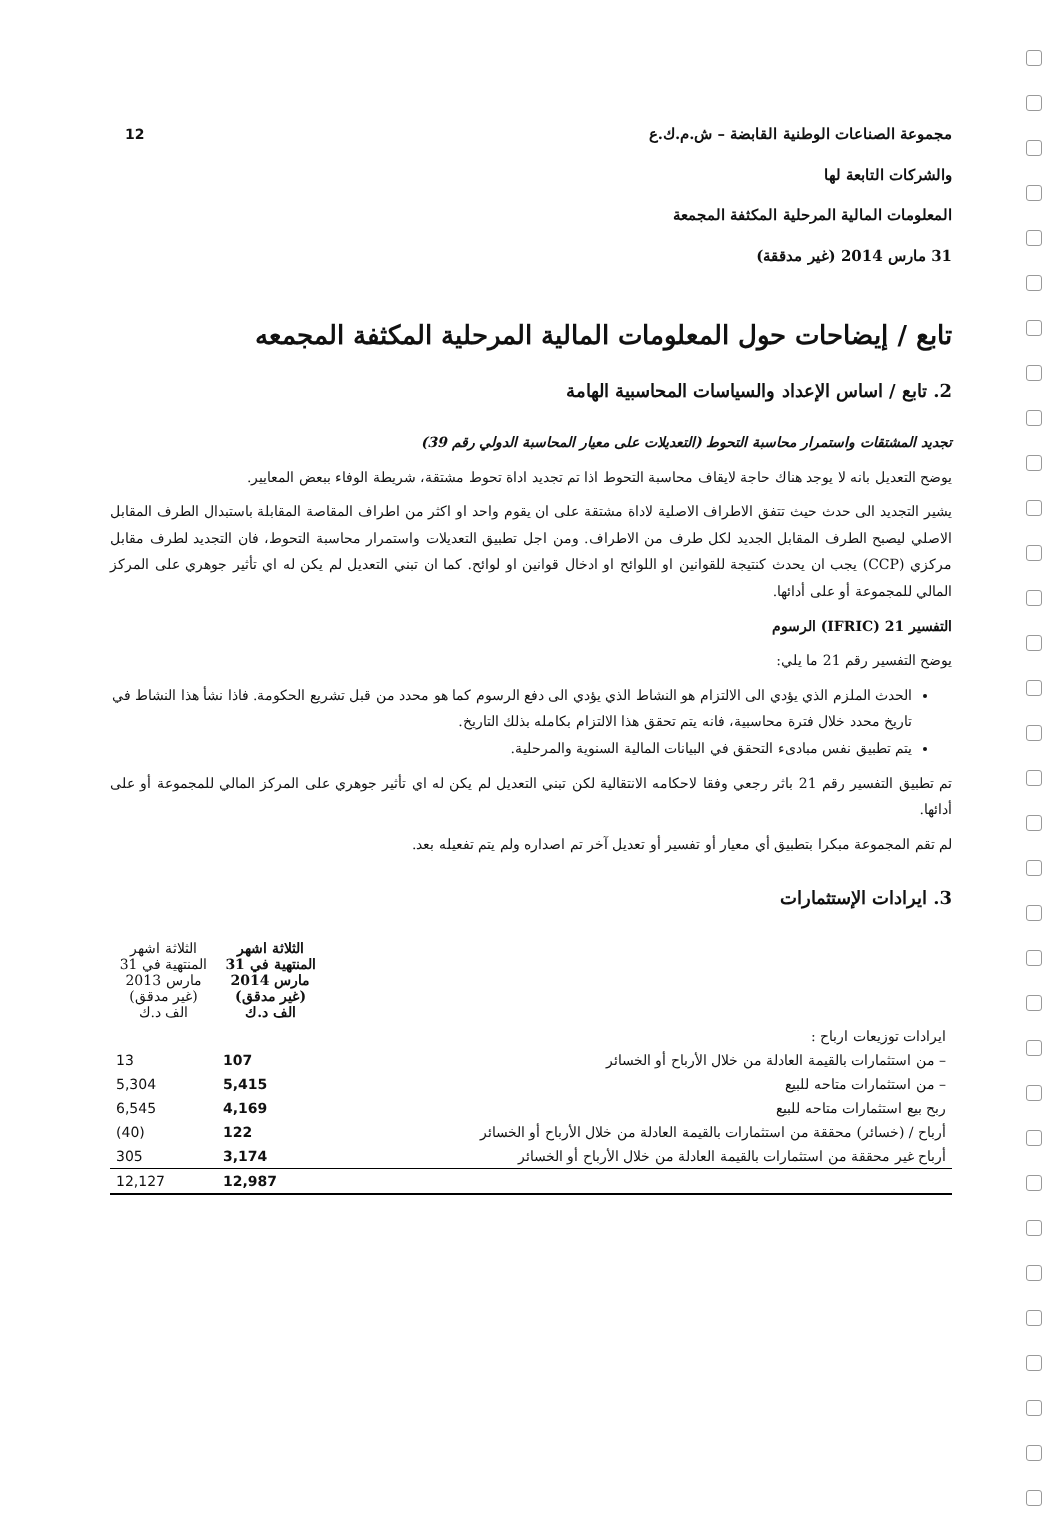12
مجموعة الصناعات الوطنية القابضة – ش.م.ك.ع
والشركات التابعة لها
المعلومات المالية المرحلية المكثفة المجمعة
31 مارس 2014 (غير مدققة)
تابع / إيضاحات حول المعلومات المالية المرحلية المكثفة المجمعه
2. تابع / اساس الإعداد والسياسات المحاسبية الهامة
تجديد المشتقات واستمرار محاسبة التحوط (التعديلات على معيار المحاسبة الدولي رقم 39)
يوضح التعديل بانه لا يوجد هناك حاجة لايقاف محاسبة التحوط اذا تم تجديد اداة تحوط مشتقة، شريطة الوفاء ببعض المعايير.
يشير التجديد الى حدث حيث تتفق الاطراف الاصلية لاداة مشتقة على ان يقوم واحد او اكثر من اطراف المقاصة المقابلة باستبدال الطرف المقابل الاصلي ليصبح الطرف المقابل الجديد لكل طرف من الاطراف. ومن اجل تطبيق التعديلات واستمرار محاسبة التحوط، فان التجديد لطرف مقابل مركزي (CCP) يجب ان يحدث كنتيجة للقوانين او اللوائح او ادخال قوانين او لوائح. كما ان تبني التعديل لم يكن له اي تأثير جوهري على المركز المالي للمجموعة أو على أدائها.
التفسير 21 (IFRIC) الرسوم
يوضح التفسير رقم 21 ما يلي:
الحدث الملزم الذي يؤدي الى الالتزام هو النشاط الذي يؤدي الى دفع الرسوم كما هو محدد من قبل تشريع الحكومة. فاذا نشأ هذا النشاط في تاريخ محدد خلال فترة محاسبية، فانه يتم تحقق هذا الالتزام بكامله بذلك التاريخ.
يتم تطبيق نفس مبادىء التحقق في البيانات المالية السنوية والمرحلية.
تم تطبيق التفسير رقم 21 باثر رجعي وفقا لاحكامه الانتقالية لكن تبني التعديل لم يكن له اي تأثير جوهري على المركز المالي للمجموعة أو على أدائها.
لم تقم المجموعة مبكرا بتطبيق أي معيار أو تفسير أو تعديل آخر تم اصداره ولم يتم تفعيله بعد.
3. ايرادات الإستثمارات
| | الثلاثة اشهر المنتهية في 31 مارس 2014 (غير مدقق) الف د.ك | الثلاثة اشهر المنتهية في 31 مارس 2013 (غير مدقق) الف د.ك |
| ايرادات توزيعات ارباح : | | |
| – من استثمارات بالقيمة العادلة من خلال الأرباح أو الخسائر | 107 | 13 |
| – من استثمارات متاحه للبيع | 5,415 | 5,304 |
| ربح بيع استثمارات متاحه للبيع | 4,169 | 6,545 |
| أرباح / (خسائر) محققة من استثمارات بالقيمة العادلة من خلال الأرباح أو الخسائر | 122 | (40) |
| أرباح غير محققة من استثمارات بالقيمة العادلة من خلال الأرباح أو الخسائر | 3,174 | 305 |
| | 12,987 | 12,127 |